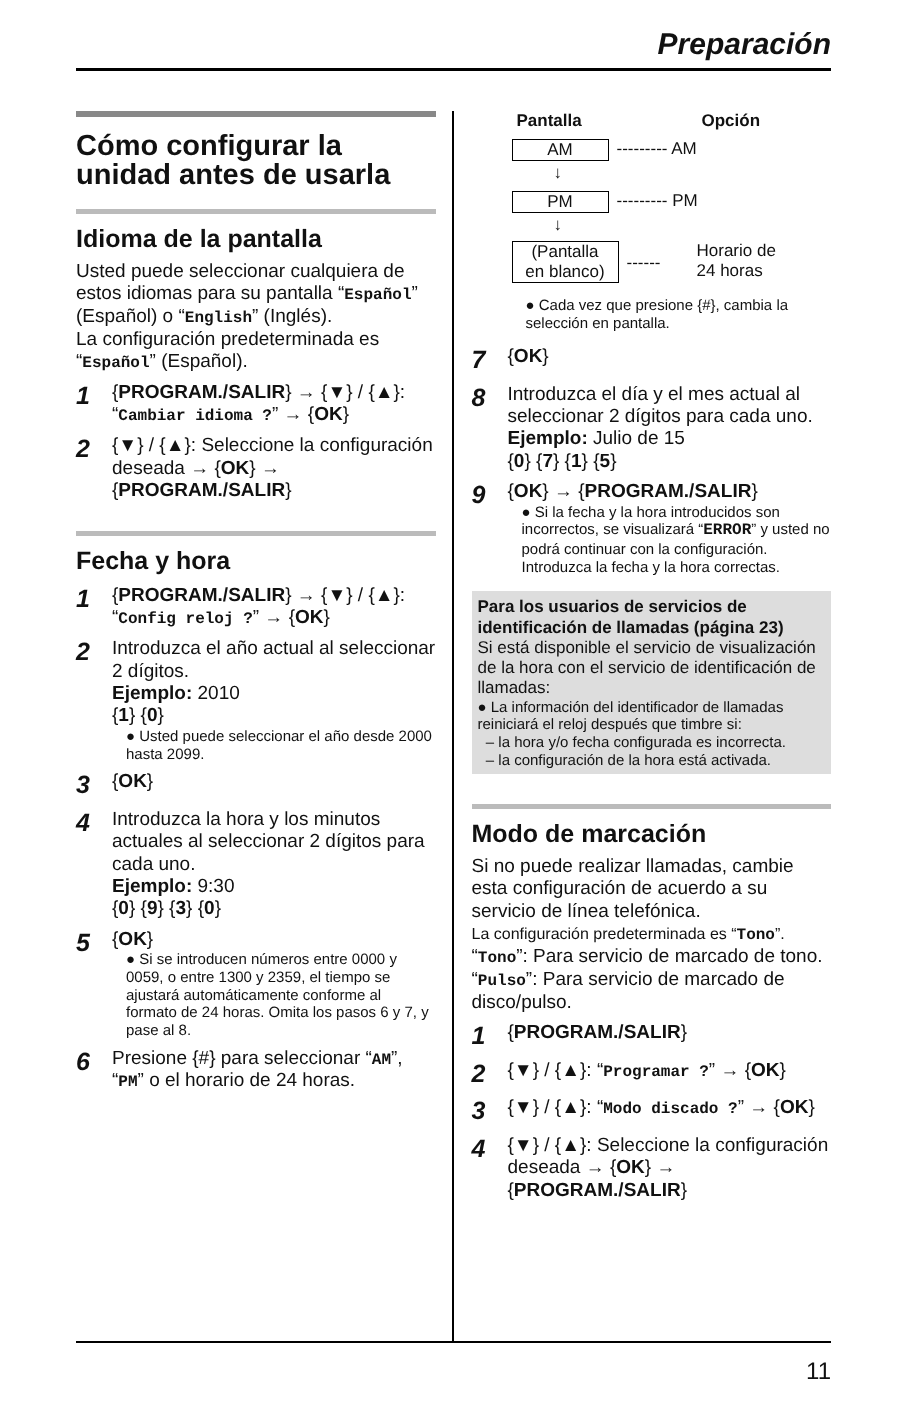Preparación
Cómo configurar la unidad antes de usarla
Idioma de la pantalla
Usted puede seleccionar cualquiera de estos idiomas para su pantalla “Español” (Español) o “English” (Inglés).
La configuración predeterminada es “Español” (Español).
1 {PROGRAM./SALIR} → {▼} / {▲}:
“Cambiar idioma ?” → {OK}
2 {▼} / {▲}: Seleccione la configuración deseada → {OK} → {PROGRAM./SALIR}
Fecha y hora
1 {PROGRAM./SALIR} → {▼} / {▲}:
“Config reloj ?” → {OK}
2 Introduzca el año actual al seleccionar 2 dígitos.
Ejemplo: 2010
{1} {0}
● Usted puede seleccionar el año desde 2000 hasta 2099.
3 {OK}
4 Introduzca la hora y los minutos actuales al seleccionar 2 dígitos para cada uno.
Ejemplo: 9:30
{0} {9} {3} {0}
5 {OK}
● Si se introducen números entre 0000 y 0059, o entre 1300 y 2359, el tiempo se ajustará automáticamente conforme al formato de 24 horas. Omita los pasos 6 y 7, y pase al 8.
6 Presione {#} para seleccionar “AM”, “PM” o el horario de 24 horas.
Pantalla Opción
AM --------- AM
↓
PM --------- PM
↓
(Pantalla
en blanco)
------
Horario de
24 horas
● Cada vez que presione {#}, cambia la selección en pantalla.
7 {OK}
8 Introduzca el día y el mes actual al seleccionar 2 dígitos para cada uno.
Ejemplo: Julio de 15
{0} {7} {1} {5}
9 {OK} → {PROGRAM./SALIR}
● Si la fecha y la hora introducidos son incorrectos, se visualizará “ERROR” y usted no podrá continuar con la configuración. Introduzca la fecha y la hora correctas.
Para los usuarios de servicios de identificación de llamadas (página 23)
Si está disponible el servicio de visualización de la hora con el servicio de identificación de llamadas:
● La información del identificador de llamadas reiniciará el reloj después que timbre si:
– la hora y/o fecha configurada es incorrecta.
– la configuración de la hora está activada.
Modo de marcación
Si no puede realizar llamadas, cambie esta configuración de acuerdo a su servicio de línea telefónica.
La configuración predeterminada es “Tono”.
“Tono”: Para servicio de marcado de tono.
“Pulso”: Para servicio de marcado de disco/pulso.
1 {PROGRAM./SALIR}
2 {▼} / {▲}: “Programar ?” → {OK}
3 {▼} / {▲}: “Modo discado ?” → {OK}
4 {▼} / {▲}: Seleccione la configuración deseada → {OK} → {PROGRAM./SALIR}
11